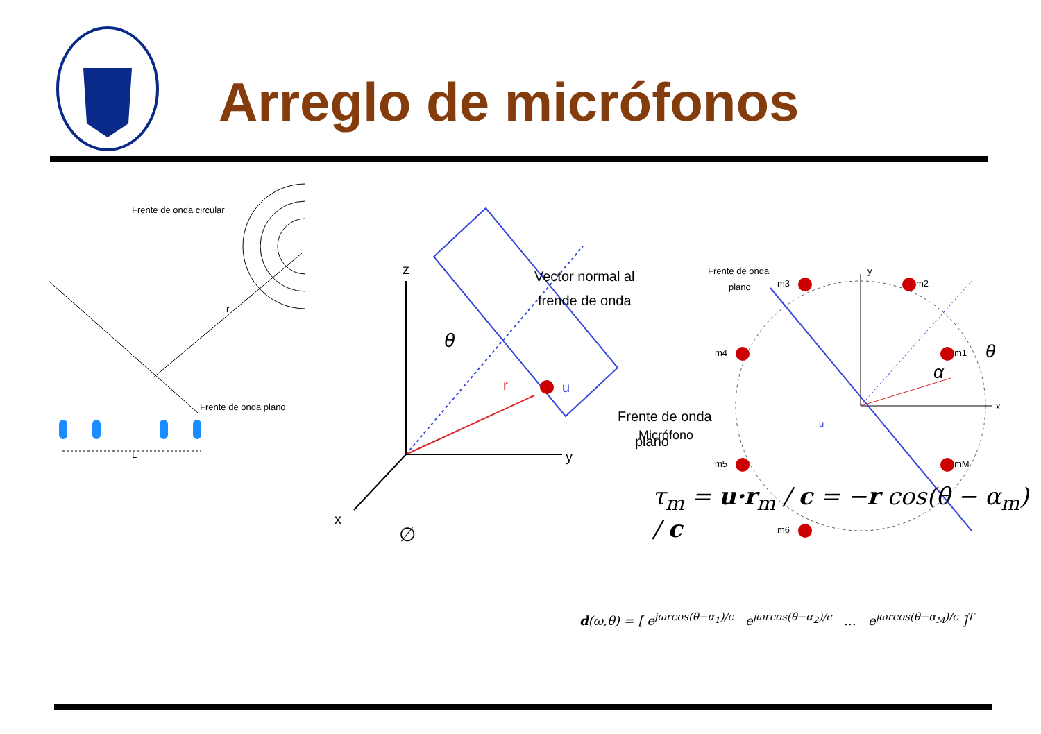Arreglo de micrófonos
Frente de onda circular
r
Frente de onda plano
L
z
y
x
θ
∅
r
u
Vector normal al
frende de onda
Frente de onda
plano
Micrófono
y
x
u
α
θ
Frente de onda
plano
m1
m2
m3
m4
m5
m6
mM
τ<sub>m</sub> = u·r<sub>m</sub> / c = −r cos(θ − α<sub>m</sub>) / c
d(ω,θ) = [ e<sup>jωrcos(θ−α<sub>1</sub>)/c</sup> e<sup>jωrcos(θ−α<sub>2</sub>)/c</sup> … e<sup>jωrcos(θ−α<sub>M</sub>)/c</sup> ]<sup>T</sup>